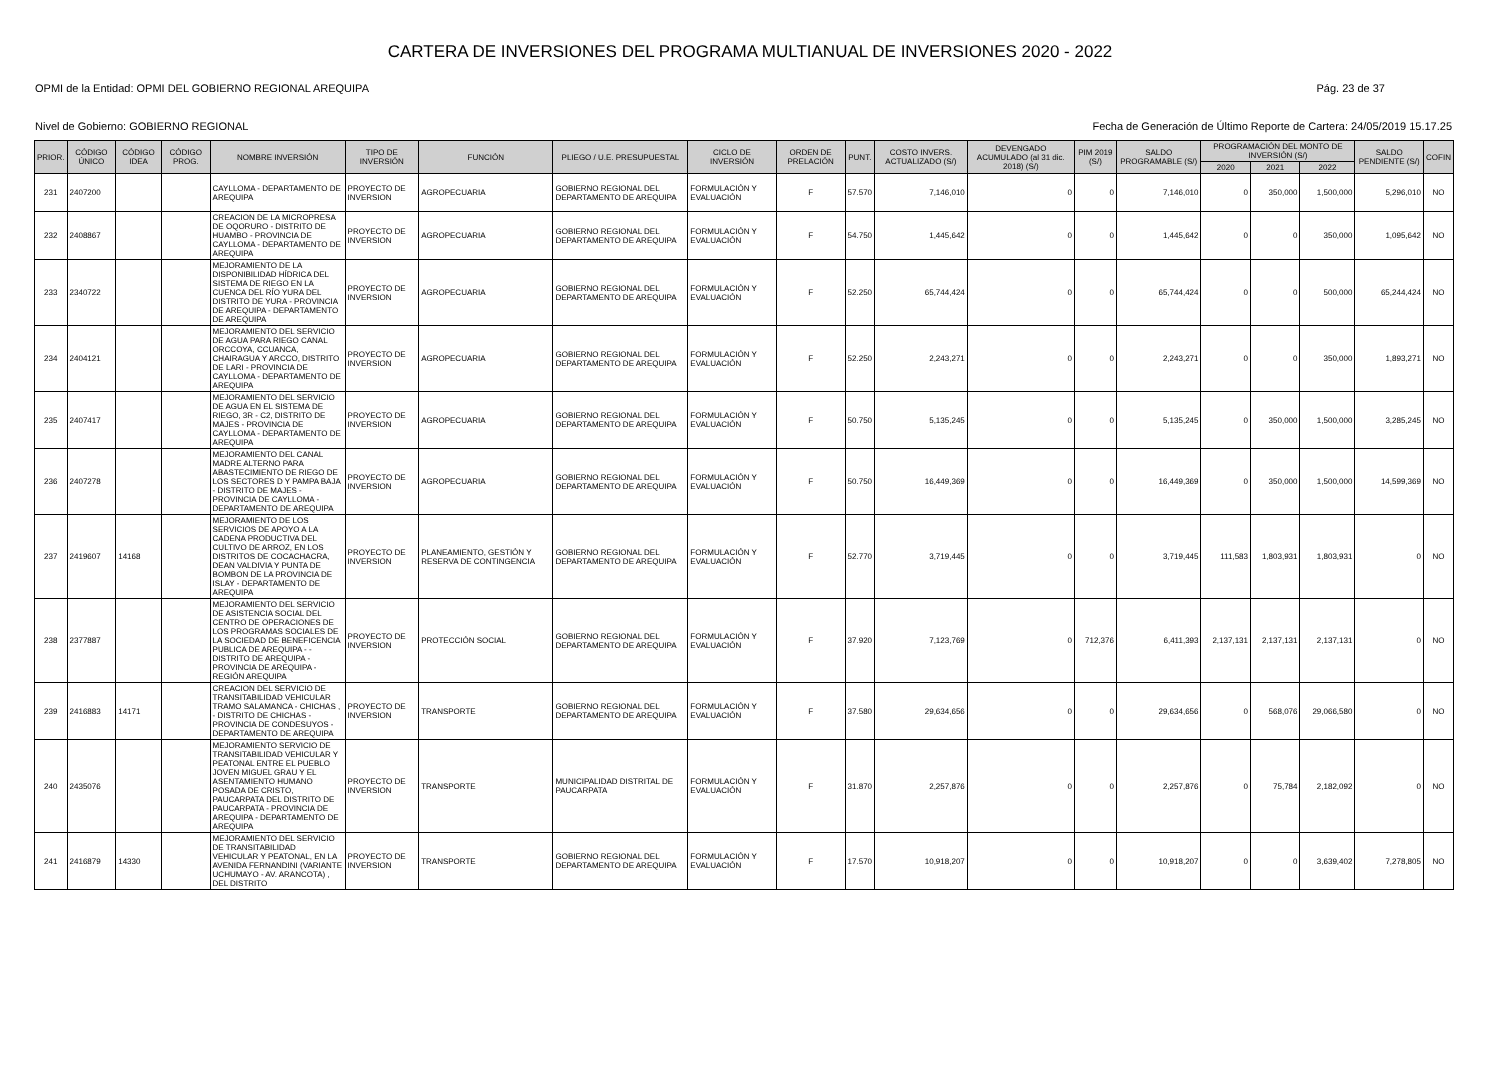CARTERA DE INVERSIONES DEL PROGRAMA MULTIANUAL DE INVERSIONES 2020 - 2022
OPMI de la Entidad: OPMI DEL GOBIERNO REGIONAL AREQUIPA Pág. 23 de 37
Nivel de Gobierno: GOBIERNO REGIONAL Fecha de Generación de Último Reporte de Cartera: 24/05/2019 15.17.25
| PRIOR. | CÓDIGO ÚNICO | CÓDIGO IDEA | CÓDIGO PROG. | NOMBRE INVERSIÓN | TIPO DE INVERSIÓN | FUNCIÓN | PLIEGO / U.E. PRESUPUESTAL | CICLO DE INVERSIÓN | ORDEN DE PRELACIÓN | PUNT. | COSTO INVERS. ACTUALIZADO (S/) | DEVENGADO ACUMULADO (al 31 dic. 2018) (S/) | PIM 2019 (S/) | SALDO PROGRAMABLE (S/) | PROGRAMACIÓN DEL MONTO DE INVERSIÓN (S/) | | | SALDO PENDIENTE (S/) | COFIN |
| --- | --- | --- | --- | --- | --- | --- | --- | --- | --- | --- | --- | --- | --- | --- | --- | --- | --- | --- | --- |
| | | | | | | | | | | | | | | | 2020 | 2021 | 2022 | | |
| 231 | 2407200 | | | CAYLLOMA - DEPARTAMENTO DE AREQUIPA | PROYECTO DE INVERSION | AGROPECUARIA | GOBIERNO REGIONAL DEL DEPARTAMENTO DE AREQUIPA | FORMULACIÓN Y EVALUACIÓN | F | 57.570 | 7,146,010 | 0 | 0 | 7,146,010 | 0 | 350,000 | 1,500,000 | 5,296,010 | NO |
| 232 | 2408867 | | | CREACION DE LA MICROPRESA DE OQORURO - DISTRITO DE HUAMBO - PROVINCIA DE CAYLLOMA - DEPARTAMENTO DE AREQUIPA | PROYECTO DE INVERSION | AGROPECUARIA | GOBIERNO REGIONAL DEL DEPARTAMENTO DE AREQUIPA | FORMULACIÓN Y EVALUACIÓN | F | 54.750 | 1,445,642 | 0 | 0 | 1,445,642 | 0 | 0 | 350,000 | 1,095,642 | NO |
| 233 | 2340722 | | | MEJORAMIENTO DE LA DISPONIBILIDAD HÍDRICA DEL SISTEMA DE RIEGO EN LA CUENCA DEL RÍO YURA DEL DISTRITO DE YURA - PROVINCIA DE AREQUIPA - DEPARTAMENTO DE AREQUIPA | PROYECTO DE INVERSION | AGROPECUARIA | GOBIERNO REGIONAL DEL DEPARTAMENTO DE AREQUIPA | FORMULACIÓN Y EVALUACIÓN | F | 52.250 | 65,744,424 | 0 | 0 | 65,744,424 | 0 | 0 | 500,000 | 65,244,424 | NO |
| 234 | 2404121 | | | MEJORAMIENTO DEL SERVICIO DE AGUA PARA RIEGO CANAL ORCCOYA, CCUANCA, CHAIRAGUA Y ARCCO, DISTRITO DE LARI - PROVINCIA DE CAYLLOMA - DEPARTAMENTO DE AREQUIPA | PROYECTO DE INVERSION | AGROPECUARIA | GOBIERNO REGIONAL DEL DEPARTAMENTO DE AREQUIPA | FORMULACIÓN Y EVALUACIÓN | F | 52.250 | 2,243,271 | 0 | 0 | 2,243,271 | 0 | 0 | 350,000 | 1,893,271 | NO |
| 235 | 2407417 | | | MEJORAMIENTO DEL SERVICIO DE AGUA EN EL SISTEMA DE RIEGO, 3R - C2, DISTRITO DE MAJES - PROVINCIA DE CAYLLOMA - DEPARTAMENTO DE AREQUIPA | PROYECTO DE INVERSION | AGROPECUARIA | GOBIERNO REGIONAL DEL DEPARTAMENTO DE AREQUIPA | FORMULACIÓN Y EVALUACIÓN | F | 50.750 | 5,135,245 | 0 | 0 | 5,135,245 | 0 | 350,000 | 1,500,000 | 3,285,245 | NO |
| 236 | 2407278 | | | MEJORAMIENTO DEL CANAL MADRE ALTERNO PARA ABASTECIMIENTO DE RIEGO DE LOS SECTORES D Y PAMPA BAJA - DISTRITO DE MAJES - PROVINCIA DE CAYLLOMA - DEPARTAMENTO DE AREQUIPA | PROYECTO DE INVERSION | AGROPECUARIA | GOBIERNO REGIONAL DEL DEPARTAMENTO DE AREQUIPA | FORMULACIÓN Y EVALUACIÓN | F | 50.750 | 16,449,369 | 0 | 0 | 16,449,369 | 0 | 350,000 | 1,500,000 | 14,599,369 | NO |
| 237 | 2419607 | 14168 | | MEJORAMIENTO DE LOS SERVICIOS DE APOYO A LA CADENA PRODUCTIVA DEL CULTIVO DE ARROZ, EN LOS DISTRITOS DE COCACHACRA, DEAN VALDIVIA Y PUNTA DE BOMBON DE LA PROVINCIA DE ISLAY - DEPARTAMENTO DE AREQUIPA | PROYECTO DE INVERSION | PLANEAMIENTO, GESTIÓN Y RESERVA DE CONTINGENCIA | GOBIERNO REGIONAL DEL DEPARTAMENTO DE AREQUIPA | FORMULACIÓN Y EVALUACIÓN | F | 52.770 | 3,719,445 | 0 | 0 | 3,719,445 | 111,583 | 1,803,931 | 1,803,931 | 0 | NO |
| 238 | 2377887 | | | MEJORAMIENTO DEL SERVICIO DE ASISTENCIA SOCIAL DEL CENTRO DE OPERACIONES DE LOS PROGRAMAS SOCIALES DE LA SOCIEDAD DE BENEFICENCIA PUBLICA DE AREQUIPA - - DISTRITO DE AREQUIPA - PROVINCIA DE AREQUIPA - REGIÓN AREQUIPA | PROYECTO DE INVERSION | PROTECCIÓN SOCIAL | GOBIERNO REGIONAL DEL DEPARTAMENTO DE AREQUIPA | FORMULACIÓN Y EVALUACIÓN | F | 37.920 | 7,123,769 | 0 | 712,376 | 6,411,393 | 2,137,131 | 2,137,131 | 2,137,131 | 0 | NO |
| 239 | 2416883 | 14171 | | CREACION DEL SERVICIO DE TRANSITABILIDAD VEHICULAR TRAMO SALAMANCA - CHICHAS , - DISTRITO DE CHICHAS - PROVINCIA DE CONDESUYOS - DEPARTAMENTO DE AREQUIPA | PROYECTO DE INVERSION | TRANSPORTE | GOBIERNO REGIONAL DEL DEPARTAMENTO DE AREQUIPA | FORMULACIÓN Y EVALUACIÓN | F | 37.580 | 29,634,656 | 0 | 0 | 29,634,656 | 0 | 568,076 | 29,066,580 | 0 | NO |
| 240 | 2435076 | | | MEJORAMIENTO SERVICIO DE TRANSITABILIDAD VEHICULAR Y PEATONAL ENTRE EL PUEBLO JOVEN MIGUEL GRAU Y EL ASENTAMIENTO HUMANO POSADA DE CRISTO, PAUCARPATA DEL DISTRITO DE PAUCARPATA - PROVINCIA DE AREQUIPA - DEPARTAMENTO DE AREQUIPA | PROYECTO DE INVERSION | TRANSPORTE | MUNICIPALIDAD DISTRITAL DE PAUCARPATA | FORMULACIÓN Y EVALUACIÓN | F | 31.870 | 2,257,876 | 0 | 0 | 2,257,876 | 0 | 75,784 | 2,182,092 | 0 | NO |
| 241 | 2416879 | 14330 | | MEJORAMIENTO DEL SERVICIO DE TRANSITABILIDAD VEHICULAR Y PEATONAL, EN LA AVENIDA FERNANDINI (VARIANTE UCHUMAYO - AV. ARANCOTA) , DEL DISTRITO | PROYECTO DE INVERSION | TRANSPORTE | GOBIERNO REGIONAL DEL DEPARTAMENTO DE AREQUIPA | FORMULACIÓN Y EVALUACIÓN | F | 17.570 | 10,918,207 | 0 | 0 | 10,918,207 | 0 | 0 | 3,639,402 | 7,278,805 | NO |